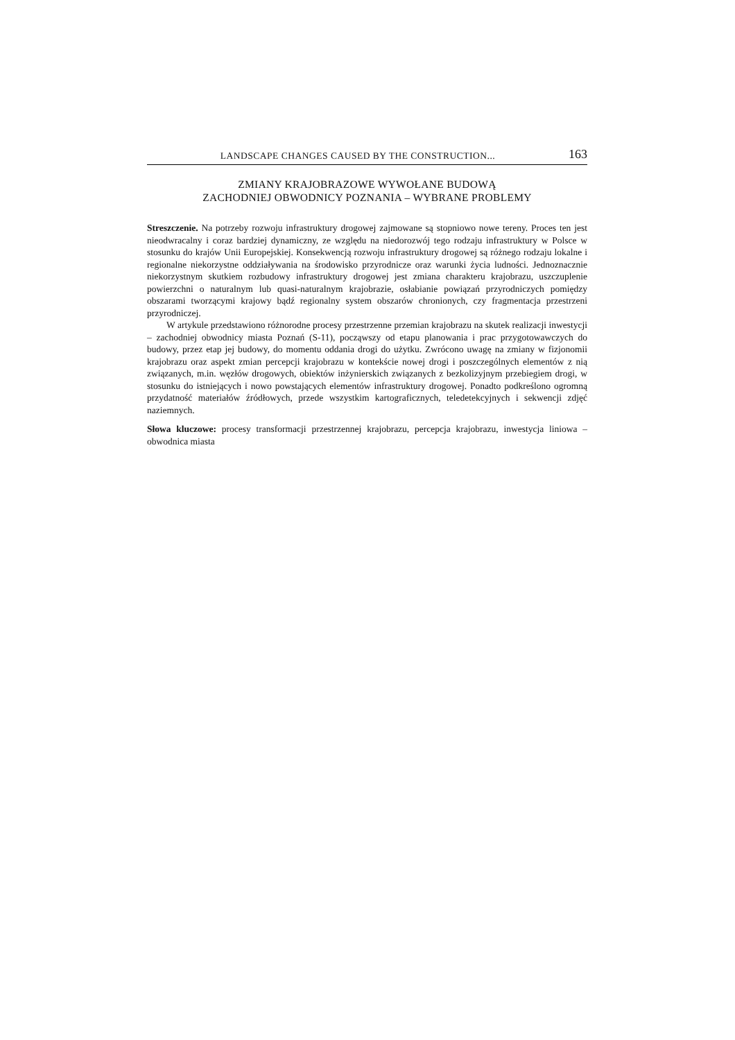LANDSCAPE CHANGES CAUSED BY THE CONSTRUCTION... 163
ZMIANY KRAJOBRAZOWE WYWOŁANE BUDOWĄ
ZACHODNIEJ OBWODNICY POZNANIA – WYBRANE PROBLEMY
Streszczenie. Na potrzeby rozwoju infrastruktury drogowej zajmowane są stopniowo nowe tereny. Proces ten jest nieodwracalny i coraz bardziej dynamiczny, ze względu na niedorozwój tego rodzaju infrastruktury w Polsce w stosunku do krajów Unii Europejskiej. Konsekwencją rozwoju infrastruktury drogowej są różnego rodzaju lokalne i regionalne niekorzystne oddziaływania na środowisko przyrodnicze oraz warunki życia ludności. Jednoznacznie niekorzystnym skutkiem rozbudowy infrastruktury drogowej jest zmiana charakteru krajobrazu, uszczuplenie powierzchni o naturalnym lub quasi-naturalnym krajobrazie, osłabianie powiązań przyrodniczych pomiędzy obszarami tworzącymi krajowy bądź regionalny system obszarów chronionych, czy fragmentacja przestrzeni przyrodniczej.
W artykule przedstawiono różnorodne procesy przestrzenne przemian krajobrazu na skutek realizacji inwestycji – zachodniej obwodnicy miasta Poznań (S-11), począwszy od etapu planowania i prac przygotowawczych do budowy, przez etap jej budowy, do momentu oddania drogi do użytku. Zwrócono uwagę na zmiany w fizjonomii krajobrazu oraz aspekt zmian percepcji krajobrazu w kontekście nowej drogi i poszczególnych elementów z nią związanych, m.in. węzłów drogowych, obiektów inżynierskich związanych z bezkolizyjnym przebiegiem drogi, w stosunku do istniejących i nowo powstających elementów infrastruktury drogowej. Ponadto podkreślono ogromną przydatność materiałów źródłowych, przede wszystkim kartograficznych, teledetekcyjnych i sekwencji zdjęć naziemnych.
Słowa kluczowe: procesy transformacji przestrzennej krajobrazu, percepcja krajobrazu, inwestycja liniowa – obwodnica miasta